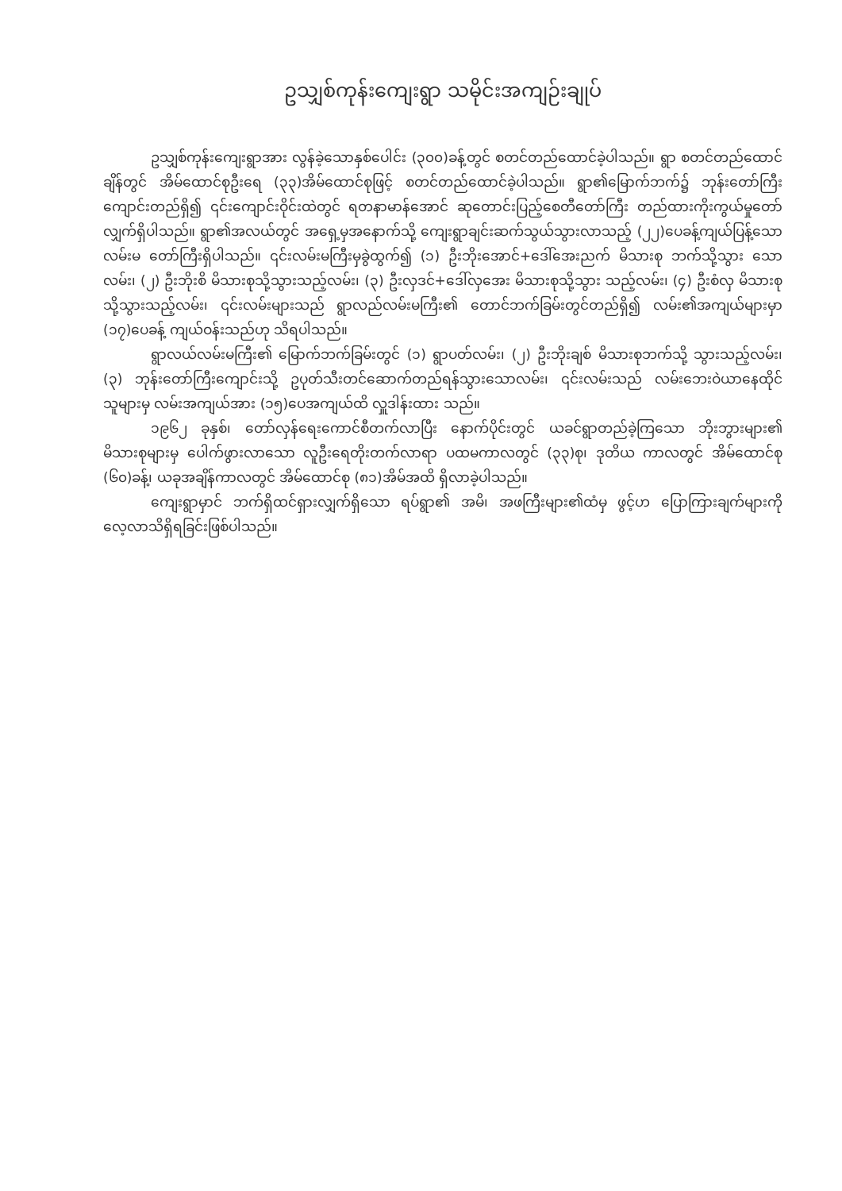ဥသျှစ်ကုန်းကျေးရွာ သမိုင်းအကျဉ်းချုပ်
ဥသျှစ်ကုန်းကျေးရွာအား လွန်ခဲ့သောနှစ်ပေါင်း (၃၀၀)ခန့်တွင် စတင်တည်ထောင်ခဲ့ပါသည်။ ရွာ စတင်တည်ထောင်ချိန်တွင် အိမ်ထောင်စုဦးရေ (၃၃)အိမ်ထောင်စုဖြင့် စတင်တည်ထောင်ခဲ့ပါသည်။ ရွာ၏မြောက်ဘက်၌ ဘုန်းတော်ကြီးကျောင်းတည်ရှိ၍ ၎င်းကျောင်းဝိုင်းထဲတွင် ရတနာမာန်အောင် ဆုတောင်းပြည့်စေတီတော်ကြီး တည်ထားကိုးကွယ်မှုတော်လျှက်ရှိပါသည်။ ရွာ၏အလယ်တွင် အရှေ့မှအနောက်သို့ ကျေးရွာချင်းဆက်သွယ်သွားလာသည့် (၂၂)ပေခန့်ကျယ်ပြန့်သော လမ်းမ တော်ကြီးရှိပါသည်။ ၎င်းလမ်းမကြီးမှခွဲထွက်၍ (၁) ဦးဘိုးအောင်+ဒေါ်အေးညက် မိသားစု ဘက်သို့သွား သောလမ်း၊ (၂) ဦးဘိုးစိ မိသားစုသို့သွားသည့်လမ်း၊ (၃) ဦးလှဒင်+ဒေါ်လှအေး မိသားစုသို့သွား သည့်လမ်း၊ (၄) ဦးစံလှ မိသားစုသို့သွားသည့်လမ်း၊ ၎င်းလမ်းများသည် ရွာလည်လမ်းမကြီး၏ တောင်ဘက်ခြမ်းတွင်တည်ရှိ၍ လမ်း၏အကျယ်များမှာ (၁၇)ပေခန့် ကျယ်ဝန်းသည်ဟု သိရပါသည်။
ရွာလယ်လမ်းမကြီး၏ မြောက်ဘက်ခြမ်းတွင် (၁) ရွာပတ်လမ်း၊ (၂) ဦးဘိုးချစ် မိသားစုဘက်သို့ သွားသည့်လမ်း၊ (၃) ဘုန်းတော်ကြီးကျောင်းသို့ ဥပုတ်သီးတင်ဆောက်တည်ရန်သွားသောလမ်း၊ ၎င်းလမ်းသည် လမ်းဘေးဝဲယာနေထိုင်သူများမှ လမ်းအကျယ်အား (၁၅)ပေအကျယ်ထိ လှူဒါန်းထား သည်။
၁၉၆၂ ခုနှစ်၊ တော်လှန်ရေးကောင်စီတက်လာပြီး နောက်ပိုင်းတွင် ယခင်ရွာတည်ခဲ့ကြသော ဘိုးဘွားများ၏ မိသားစုများမှ ပေါက်ဖွားလာသော လူဦးရေတိုးတက်လာရာ ပထမကာလတွင် (၃၃)စု၊ ဒုတိယ ကာလတွင် အိမ်ထောင်စု (၆၀)ခန့်၊ ယခုအချိန်ကာလတွင် အိမ်ထောင်စု (၈၁)အိမ်အထိ ရှိလာခဲ့ပါသည်။
ကျေးရွာမှာင် ဘက်ရှိထင်ရှားလျှက်ရှိသော ရပ်ရွာ၏ အမိ၊ အဖကြီးများ၏ထံမှ ဖွင့်ဟ ပြောကြားချက်များကို လေ့လာသိရှိရခြင်းဖြစ်ပါသည်။